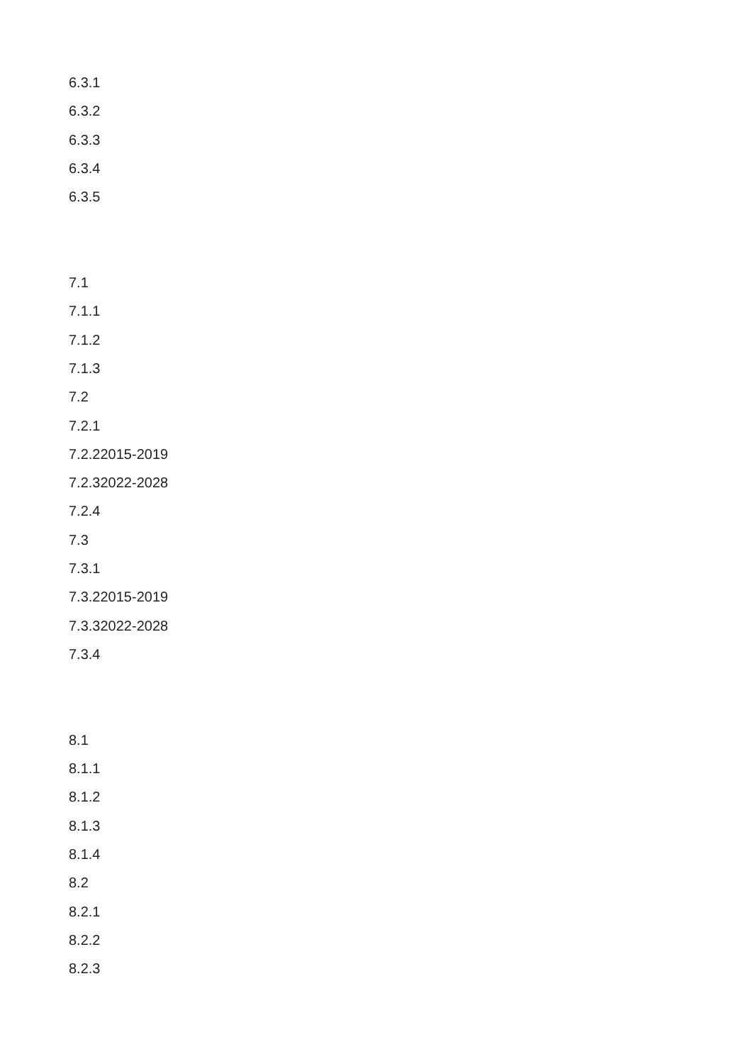6.3.1
6.3.2
6.3.3
6.3.4
6.3.5
7.1
7.1.1
7.1.2
7.1.3
7.2
7.2.1
7.2.22015-2019
7.2.32022-2028
7.2.4
7.3
7.3.1
7.3.22015-2019
7.3.32022-2028
7.3.4
8.1
8.1.1
8.1.2
8.1.3
8.1.4
8.2
8.2.1
8.2.2
8.2.3